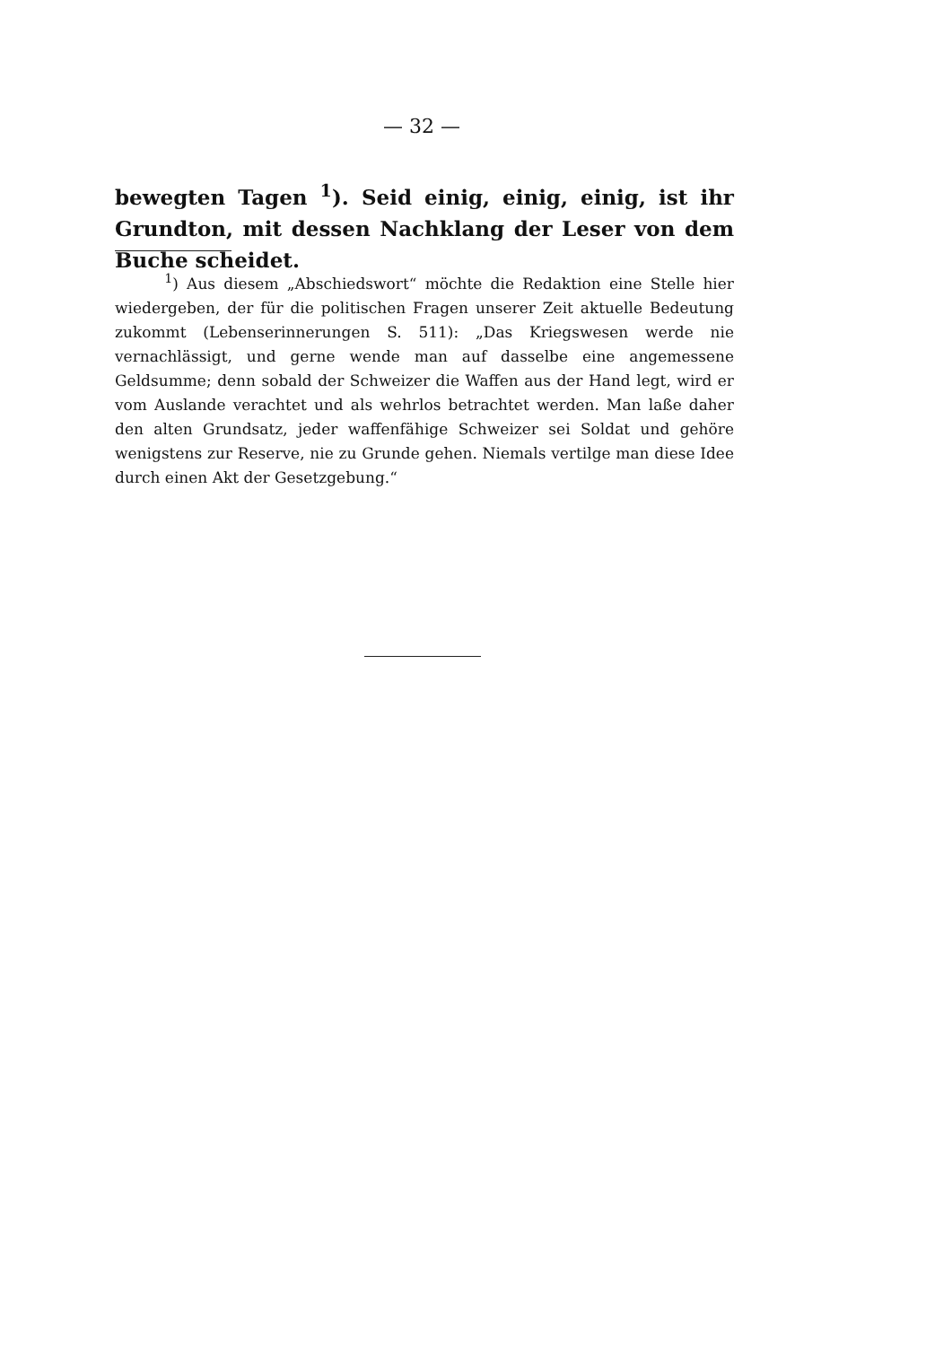— 32 —
bewegten Tagen <sup>1</sup>). Seid einig, einig, einig, ist ihr Grundton, mit dessen Nachklang der Leser von dem Buche scheidet.
<sup>1</sup>) Aus diesem „Abschiedswort“ möchte die Redaktion eine Stelle hier wiedergeben, der für die politischen Fragen unserer Zeit aktuelle Bedeutung zukommt (Lebenserinnerungen S. 511): „Das Kriegswesen werde nie vernachlässigt, und gerne wende man auf dasselbe eine angemessene Geldsumme; denn sobald der Schweizer die Waffen aus der Hand legt, wird er vom Auslande verachtet und als wehrlos betrachtet werden. Man laße daher den alten Grundsatz, jeder waffenfähige Schweizer sei Soldat und gehöre wenigstens zur Reserve, nie zu Grunde gehen. Niemals vertilge man diese Idee durch einen Akt der Gesetzgebung.“